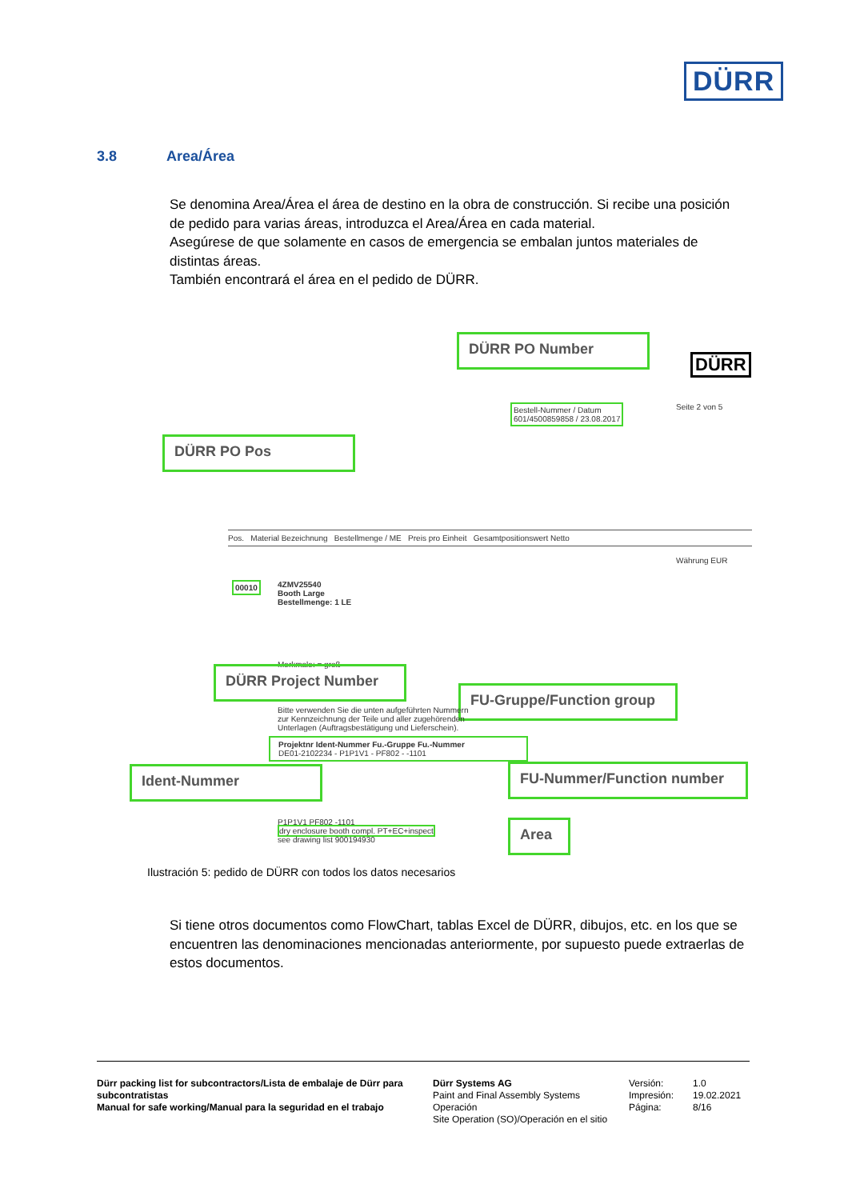DÜRR
3.8 Area/Área
Se denomina Area/Área el área de destino en la obra de construcción. Si recibe una posición de pedido para varias áreas, introduzca el Area/Área en cada material.
Asegúrese de que solamente en casos de emergencia se embalan juntos materiales de distintas áreas.
También encontrará el área en el pedido de DÜRR.
DÜRR PO Number
DÜRR
Bestell-Nummer / Datum
601/4500859858 / 23.08.2017
Seite 2 von 5
DÜRR PO Pos
Pos. Material Bezeichnung Bestellmenge / ME Preis pro Einheit Gesamtpositionswert Netto
Währung EUR
00010
4ZMV25540
Booth Large
Bestellmenge: 1 LE
Merkmale: = groß
DÜRR Project Number
FU-Gruppe/Function group
Bitte verwenden Sie die unten aufgeführten Nummern zur Kennzeichnung der Teile und aller zugehörenden Unterlagen (Auftragsbestätigung und Lieferschein).
Projektnr Ident-Nummer Fu.-Gruppe Fu.-Nummer
DE01-2102234 - P1P1V1 - PF802 - -1101
Ident-Nummer FU-Nummer/Function number
P1P1V1 PF802 -1101
dry enclosure booth compl. PT+EC+inspect
see drawing list 900194930
Area
Ilustración 5: pedido de DÜRR con todos los datos necesarios
Si tiene otros documentos como FlowChart, tablas Excel de DÜRR, dibujos, etc. en los que se encuentren las denominaciones mencionadas anteriormente, por supuesto puede extraerlas de estos documentos.
Dürr packing list for subcontractors/Lista de embalaje de Dürr para subcontratistas
Manual for safe working/Manual para la seguridad en el trabajo
Dürr Systems AG
Paint and Final Assembly Systems
Operación
Site Operation (SO)/Operación en el sitio
Versión:
Impresión:
Página:
1.0
19.02.2021
8/16